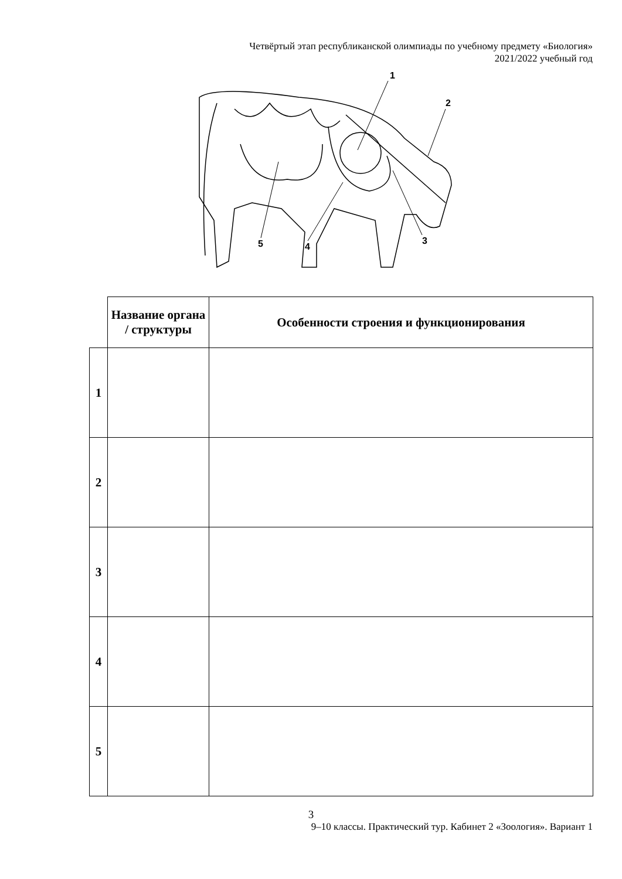Четвёртый этап республиканской олимпиады по учебному предмету «Биология»
2021/2022 учебный год
1
2
3
4
5
| | Название органа / структуры | Особенности строения и функционирования |
| --- | --- | --- |
| 1 | | |
| 2 | | |
| 3 | | |
| 4 | | |
| 5 | | |
3
9–10 классы. Практический тур. Кабинет 2 «Зоология». Вариант 1